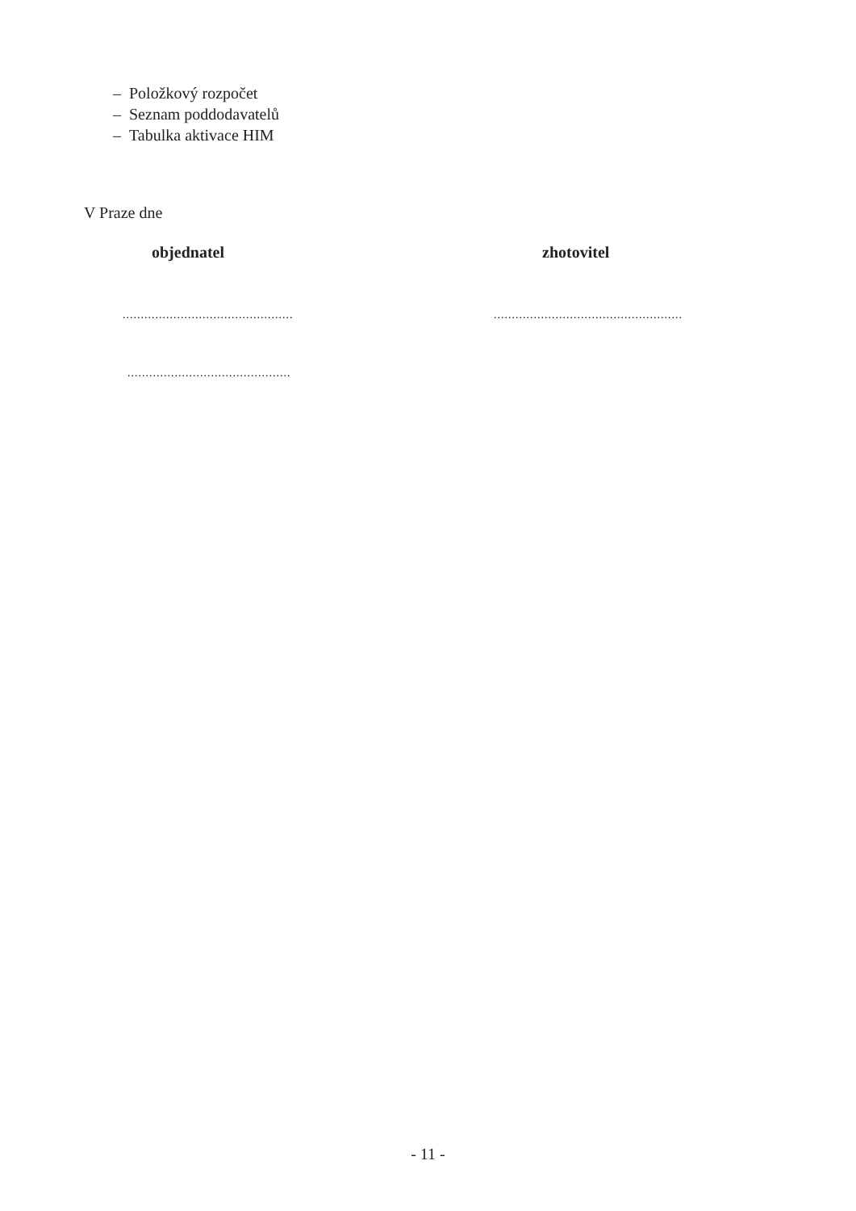– Položkový rozpočet
– Seznam poddodavatelů
– Tabulka aktivace HIM
V Praze dne
objednatel
...............................................
.............................................
zhotovitel
....................................................
- 11 -